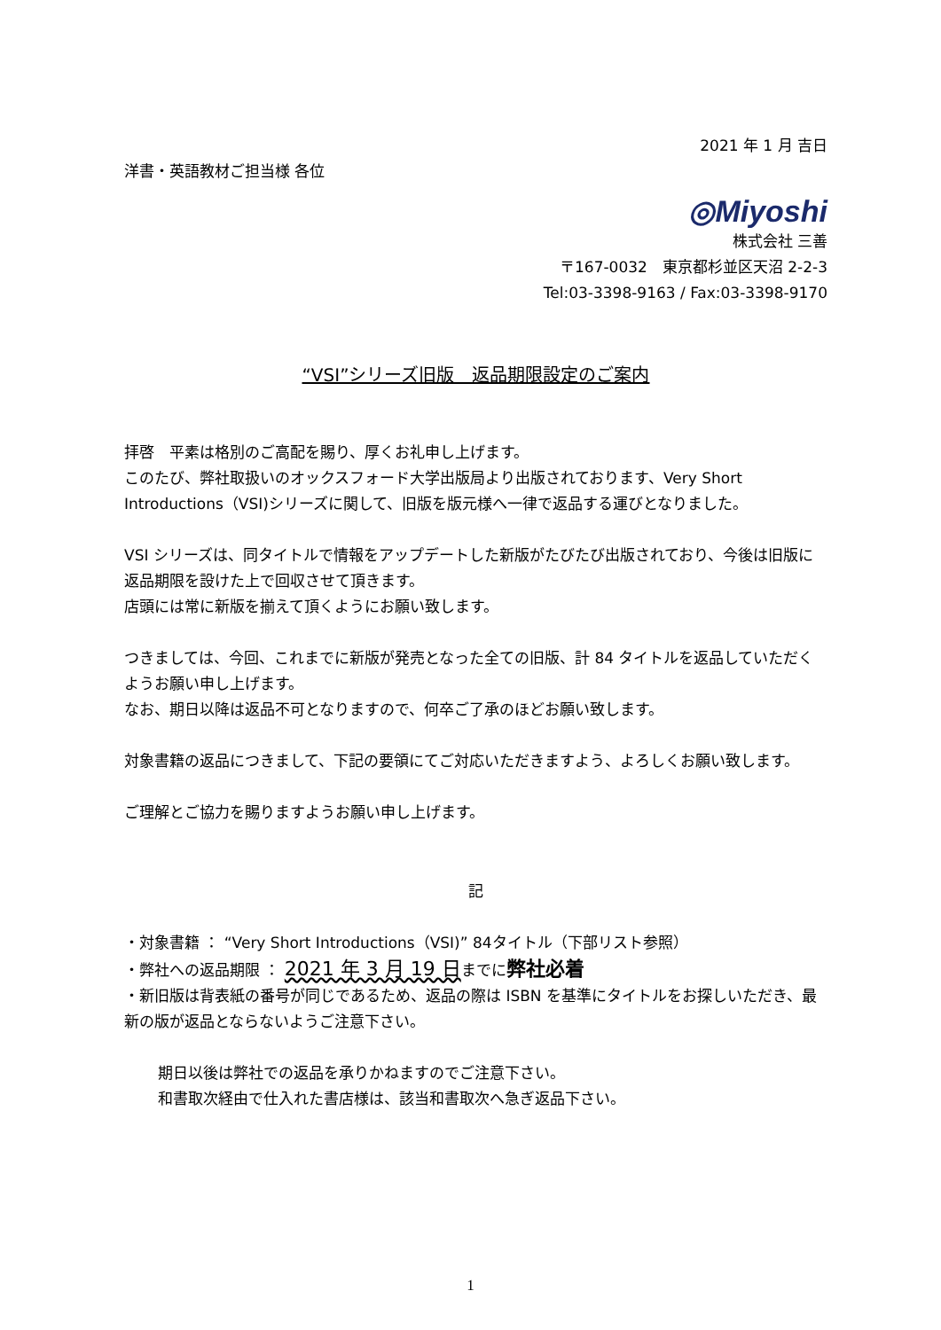2021 年 1 月 吉日
洋書・英語教材ご担当様 各位
◎Miyoshi
株式会社 三善
〒167-0032　東京都杉並区天沼 2-2-3
Tel:03-3398-9163 / Fax:03-3398-9170
“VSI”シリーズ旧版　返品期限設定のご案内
拝啓　平素は格別のご高配を賜り、厚くお礼申し上げます。
このたび、弊社取扱いのオックスフォード大学出版局より出版されております、Very Short Introductions（VSI)シリーズに関して、旧版を版元様へ一律で返品する運びとなりました。
VSI シリーズは、同タイトルで情報をアップデートした新版がたびたび出版されており、今後は旧版に返品期限を設けた上で回収させて頂きます。
店頭には常に新版を揃えて頂くようにお願い致します。
つきましては、今回、これまでに新版が発売となった全ての旧版、計 84 タイトルを返品していただくようお願い申し上げます。
なお、期日以降は返品不可となりますので、何卒ご了承のほどお願い致します。
対象書籍の返品につきまして、下記の要領にてご対応いただきますよう、よろしくお願い致します。
ご理解とご協力を賜りますようお願い申し上げます。
記
・対象書籍 ： “Very Short Introductions（VSI)” 84タイトル（下部リスト参照）
・弊社への返品期限 ： 2021 年 3 月 19 日までに弊社必着
・新旧版は背表紙の番号が同じであるため、返品の際は ISBN を基準にタイトルをお探しいただき、最新の版が返品とならないようご注意下さい。
期日以後は弊社での返品を承りかねますのでご注意下さい。
和書取次経由で仕入れた書店様は、該当和書取次へ急ぎ返品下さい。
1